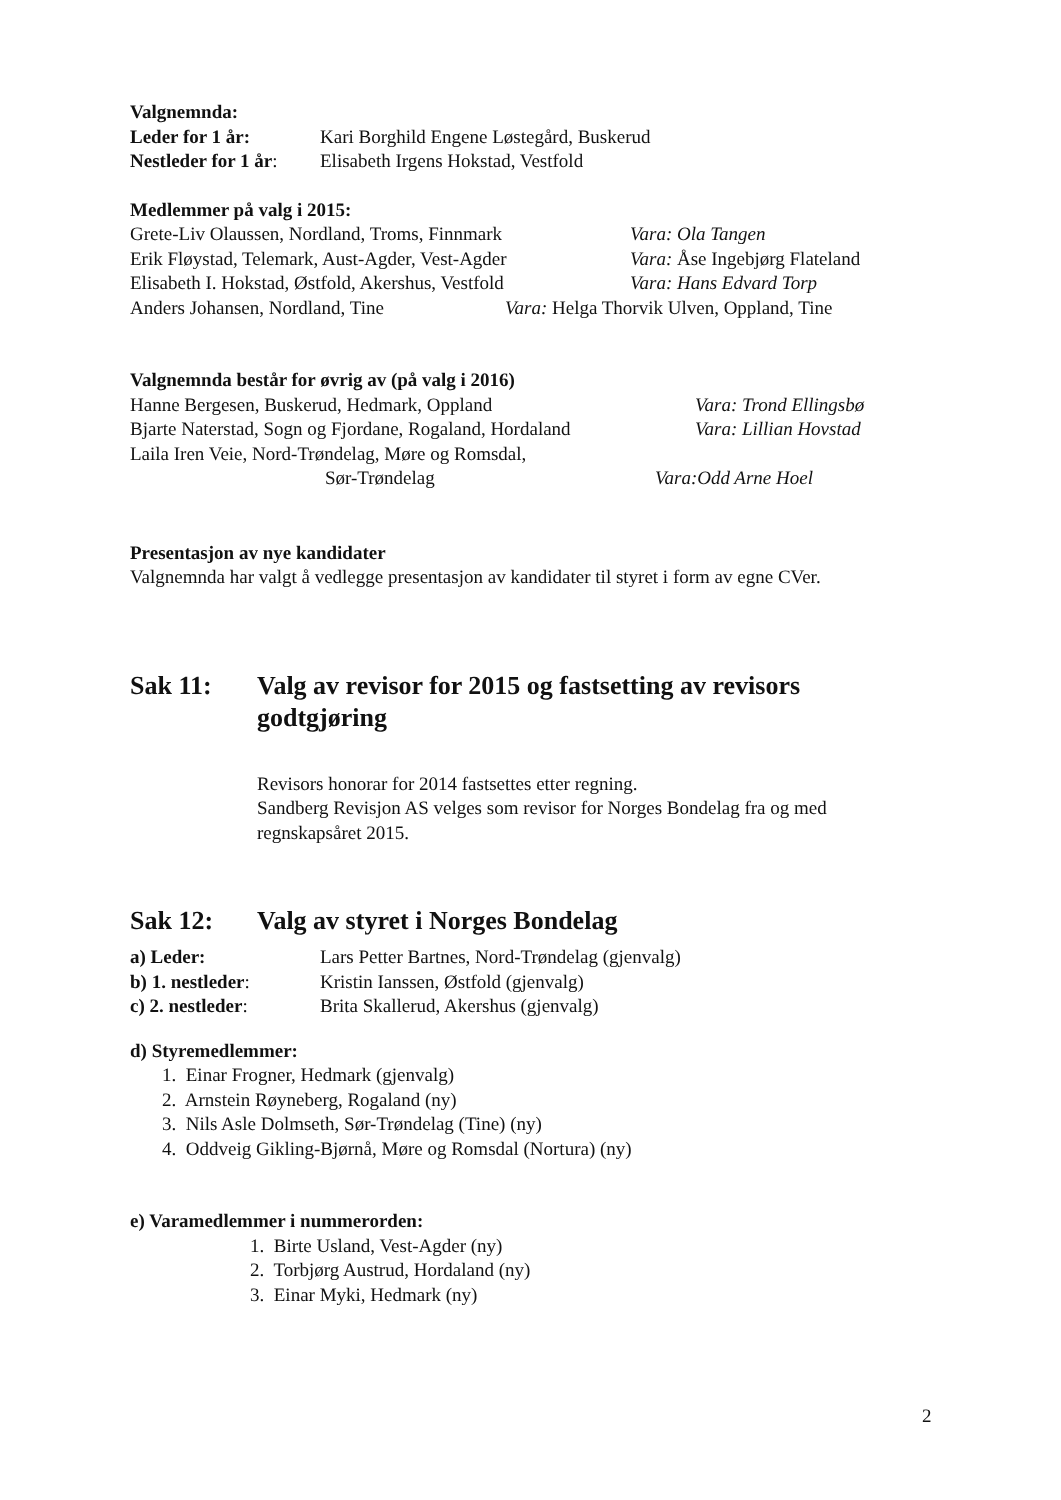Valgnemnda:
Leder for 1 år: Kari Borghild Engene Løstegård, Buskerud
Nestleder for 1 år: Elisabeth Irgens Hokstad, Vestfold
Medlemmer på valg i 2015:
Grete-Liv Olaussen, Nordland, Troms, Finnmark Vara: Ola Tangen
Erik Fløystad, Telemark, Aust-Agder, Vest-Agder Vara: Åse Ingebjørg Flateland
Elisabeth I. Hokstad, Østfold, Akershus, Vestfold Vara: Hans Edvard Torp
Anders Johansen, Nordland, Tine Vara: Helga Thorvik Ulven, Oppland, Tine
Valgnemnda består for øvrig av (på valg i 2016)
Hanne Bergesen, Buskerud, Hedmark, Oppland Vara: Trond Ellingsbø
Bjarte Naterstad, Sogn og Fjordane, Rogaland, Hordaland Vara: Lillian Hovstad
Laila Iren Veie, Nord-Trøndelag, Møre og Romsdal,
Sør-Trøndelag Vara:Odd Arne Hoel
Presentasjon av nye kandidater
Valgnemnda har valgt å vedlegge presentasjon av kandidater til styret i form av egne CVer.
Sak 11: Valg av revisor for 2015 og fastsetting av revisors godtgjøring
Revisors honorar for 2014 fastsettes etter regning.
Sandberg Revisjon AS velges som revisor for Norges Bondelag fra og med regnskapsåret 2015.
Sak 12: Valg av styret i Norges Bondelag
a) Leder: Lars Petter Bartnes, Nord-Trøndelag (gjenvalg)
b) 1. nestleder: Kristin Ianssen, Østfold (gjenvalg)
c) 2. nestleder: Brita Skallerud, Akershus (gjenvalg)
d) Styremedlemmer:
1. Einar Frogner, Hedmark (gjenvalg)
2. Arnstein Røyneberg, Rogaland (ny)
3. Nils Asle Dolmseth, Sør-Trøndelag (Tine) (ny)
4. Oddveig Gikling-Bjørnå, Møre og Romsdal (Nortura) (ny)
e) Varamedlemmer i nummerorden:
1. Birte Usland, Vest-Agder (ny)
2. Torbjørg Austrud, Hordaland (ny)
3. Einar Myki, Hedmark (ny)
2